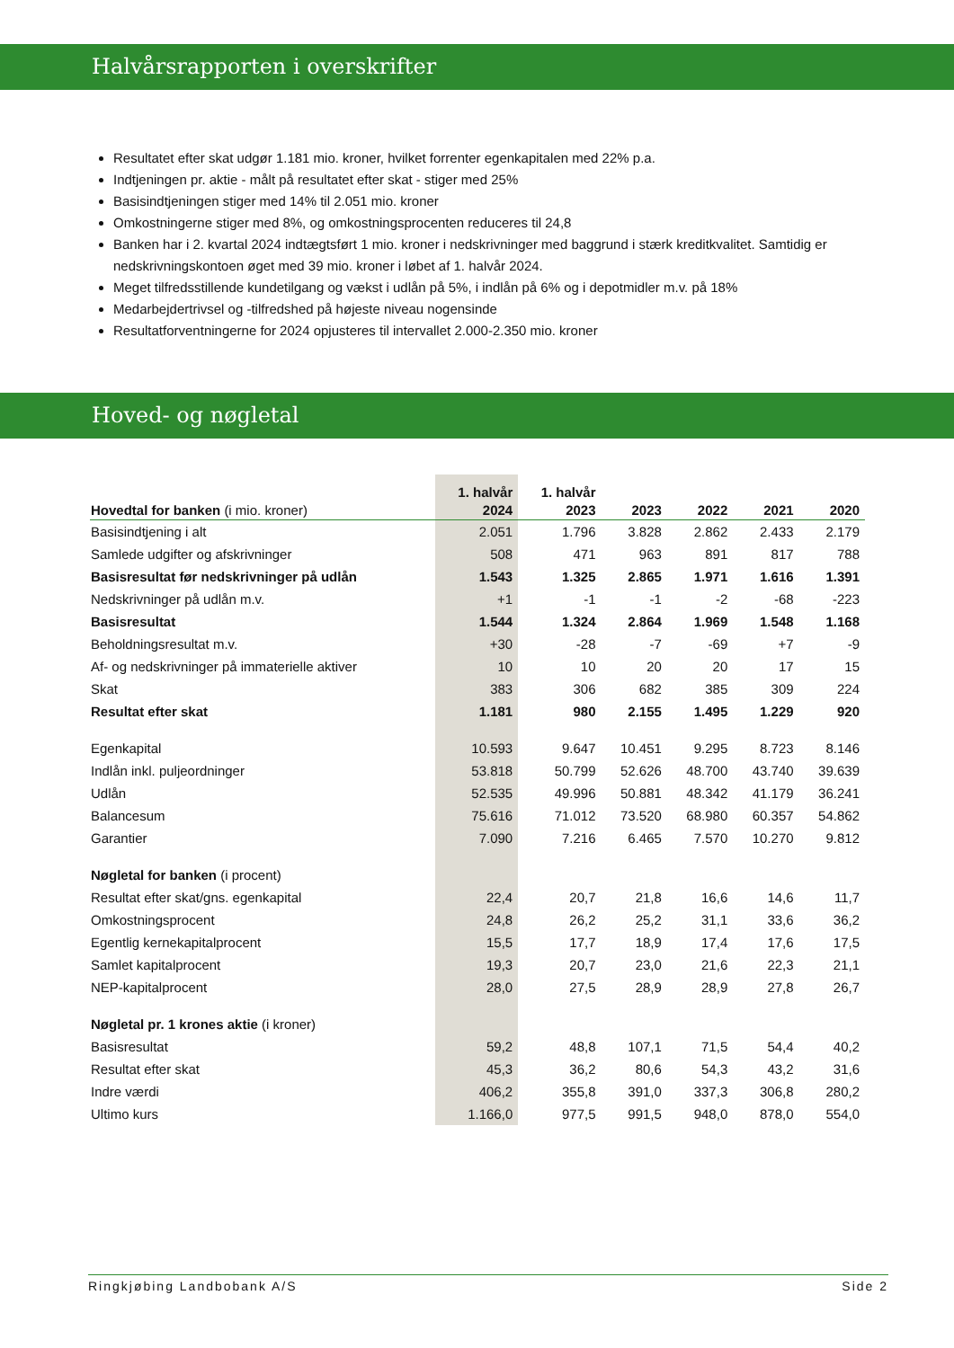Halvårsrapporten i overskrifter
Resultatet efter skat udgør 1.181 mio. kroner, hvilket forrenter egenkapitalen med 22% p.a.
Indtjeningen pr. aktie - målt på resultatet efter skat - stiger med 25%
Basisindtjeningen stiger med 14% til 2.051 mio. kroner
Omkostningerne stiger med 8%, og omkostningsprocenten reduceres til 24,8
Banken har i 2. kvartal 2024 indtægtsført 1 mio. kroner i nedskrivninger med baggrund i stærk kreditkvalitet. Samtidig er nedskrivningskontoen øget med 39 mio. kroner i løbet af 1. halvår 2024.
Meget tilfredsstillende kundetilgang og vækst i udlån på 5%, i indlån på 6% og i depotmidler m.v. på 18%
Medarbejdertrivsel og -tilfredshed på højeste niveau nogensinde
Resultatforventningerne for 2024 opjusteres til intervallet 2.000-2.350 mio. kroner
Hoved- og nøgletal
| Hovedtal for banken (i mio. kroner) | 1. halvår 2024 | 1. halvår 2023 | 2023 | 2022 | 2021 | 2020 |
| --- | --- | --- | --- | --- | --- | --- |
| Basisindtjening i alt | 2.051 | 1.796 | 3.828 | 2.862 | 2.433 | 2.179 |
| Samlede udgifter og afskrivninger | 508 | 471 | 963 | 891 | 817 | 788 |
| Basisresultat før nedskrivninger på udlån | 1.543 | 1.325 | 2.865 | 1.971 | 1.616 | 1.391 |
| Nedskrivninger på udlån m.v. | +1 | -1 | -1 | -2 | -68 | -223 |
| Basisresultat | 1.544 | 1.324 | 2.864 | 1.969 | 1.548 | 1.168 |
| Beholdningsresultat m.v. | +30 | -28 | -7 | -69 | +7 | -9 |
| Af- og nedskrivninger på immaterielle aktiver | 10 | 10 | 20 | 20 | 17 | 15 |
| Skat | 383 | 306 | 682 | 385 | 309 | 224 |
| Resultat efter skat | 1.181 | 980 | 2.155 | 1.495 | 1.229 | 920 |
| Egenkapital | 10.593 | 9.647 | 10.451 | 9.295 | 8.723 | 8.146 |
| Indlån inkl. puljeordninger | 53.818 | 50.799 | 52.626 | 48.700 | 43.740 | 39.639 |
| Udlån | 52.535 | 49.996 | 50.881 | 48.342 | 41.179 | 36.241 |
| Balancesum | 75.616 | 71.012 | 73.520 | 68.980 | 60.357 | 54.862 |
| Garantier | 7.090 | 7.216 | 6.465 | 7.570 | 10.270 | 9.812 |
| Nøgletal for banken (i procent) | | | | | | |
| Resultat efter skat/gns. egenkapital | 22,4 | 20,7 | 21,8 | 16,6 | 14,6 | 11,7 |
| Omkostningsprocent | 24,8 | 26,2 | 25,2 | 31,1 | 33,6 | 36,2 |
| Egentlig kernekapitalprocent | 15,5 | 17,7 | 18,9 | 17,4 | 17,6 | 17,5 |
| Samlet kapitalprocent | 19,3 | 20,7 | 23,0 | 21,6 | 22,3 | 21,1 |
| NEP-kapitalprocent | 28,0 | 27,5 | 28,9 | 28,9 | 27,8 | 26,7 |
| Nøgletal pr. 1 krones aktie (i kroner) | | | | | | |
| Basisresultat | 59,2 | 48,8 | 107,1 | 71,5 | 54,4 | 40,2 |
| Resultat efter skat | 45,3 | 36,2 | 80,6 | 54,3 | 43,2 | 31,6 |
| Indre værdi | 406,2 | 355,8 | 391,0 | 337,3 | 306,8 | 280,2 |
| Ultimo kurs | 1.166,0 | 977,5 | 991,5 | 948,0 | 878,0 | 554,0 |
Ringkjøbing Landbobank A/S Side 2